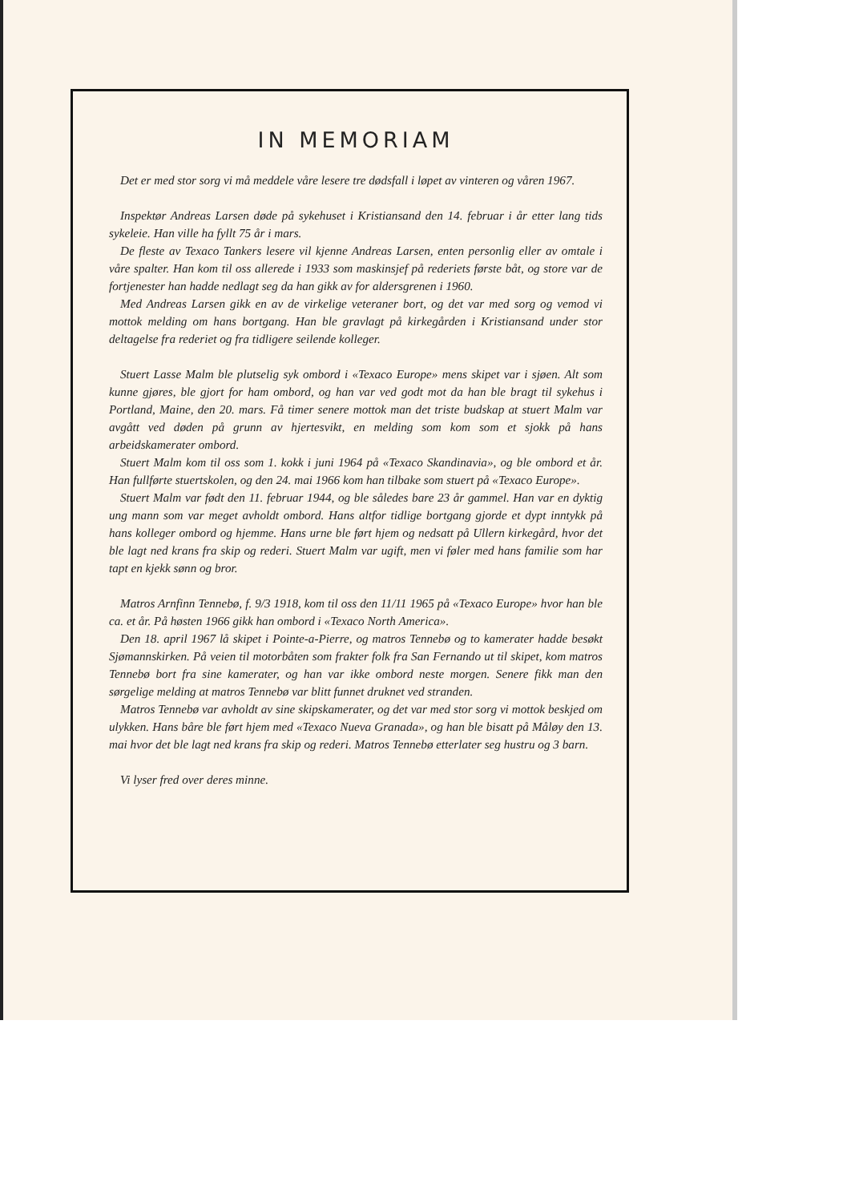IN MEMORIAM
Det er med stor sorg vi må meddele våre lesere tre dødsfall i løpet av vinteren og våren 1967.
Inspektør Andreas Larsen døde på sykehuset i Kristiansand den 14. februar i år etter lang tids sykeleie. Han ville ha fyllt 75 år i mars.
De fleste av Texaco Tankers lesere vil kjenne Andreas Larsen, enten personlig eller av omtale i våre spalter. Han kom til oss allerede i 1933 som maskinsjef på rederiets første båt, og store var de fortjenester han hadde nedlagt seg da han gikk av for aldersgrenen i 1960.
Med Andreas Larsen gikk en av de virkelige veteraner bort, og det var med sorg og vemod vi mottok melding om hans bortgang. Han ble gravlagt på kirkegården i Kristiansand under stor deltagelse fra rederiet og fra tidligere seilende kolleger.
Stuert Lasse Malm ble plutselig syk ombord i «Texaco Europe» mens skipet var i sjøen. Alt som kunne gjøres, ble gjort for ham ombord, og han var ved godt mot da han ble bragt til sykehus i Portland, Maine, den 20. mars. Få timer senere mottok man det triste budskap at stuert Malm var avgått ved døden på grunn av hjertesvikt, en melding som kom som et sjokk på hans arbeidskamerater ombord.
Stuert Malm kom til oss som 1. kokk i juni 1964 på «Texaco Skandinavia», og ble ombord et år. Han fullførte stuertskolen, og den 24. mai 1966 kom han tilbake som stuert på «Texaco Europe».
Stuert Malm var født den 11. februar 1944, og ble således bare 23 år gammel. Han var en dyktig ung mann som var meget avholdt ombord. Hans altfor tidlige bortgang gjorde et dypt inntykk på hans kolleger ombord og hjemme. Hans urne ble ført hjem og nedsatt på Ullern kirkegård, hvor det ble lagt ned krans fra skip og rederi. Stuert Malm var ugift, men vi føler med hans familie som har tapt en kjekk sønn og bror.
Matros Arnfinn Tennebø, f. 9/3 1918, kom til oss den 11/11 1965 på «Texaco Europe» hvor han ble ca. et år. På høsten 1966 gikk han ombord i «Texaco North America».
Den 18. april 1967 lå skipet i Pointe-a-Pierre, og matros Tennebø og to kamerater hadde besøkt Sjømannskirken. På veien til motorbåten som frakter folk fra San Fernando ut til skipet, kom matros Tennebø bort fra sine kamerater, og han var ikke ombord neste morgen. Senere fikk man den sørgelige melding at matros Tennebø var blitt funnet druknet ved stranden.
Matros Tennebø var avholdt av sine skipskamerater, og det var med stor sorg vi mottok beskjed om ulykken. Hans båre ble ført hjem med «Texaco Nueva Granada», og han ble bisatt på Måløy den 13. mai hvor det ble lagt ned krans fra skip og rederi. Matros Tennebø etterlater seg hustru og 3 barn.
Vi lyser fred over deres minne.